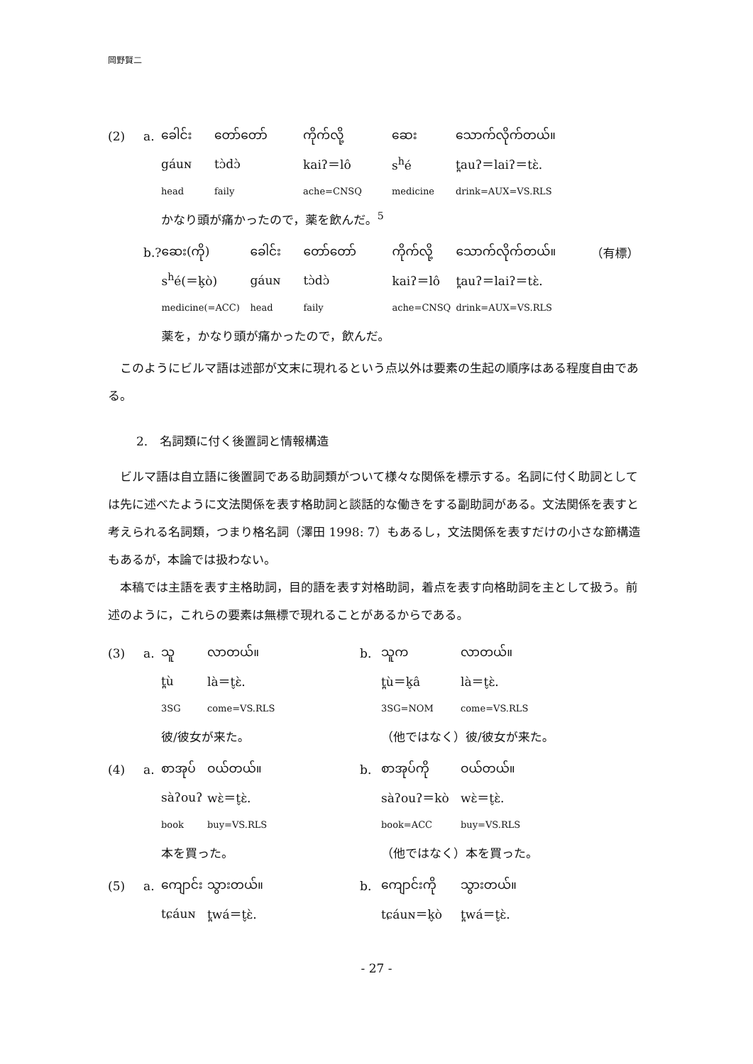岡野賢二
| (2) | a. | ခေါင်း | တော်တော် | ကိုက်လို့ | ဆေး | သောက်လိုက်တယ်။ |
| | | gáuɴ | tɔ̀dɔ̀ | kaiʔ＝lô | s<sup>h</sup>é | t̪auʔ＝laiʔ＝tɛ̀. |
| | | head | faily | ache=CNSQ | medicine | drink=AUX=VS.RLS |
| | | かなり頭が痛かったので，薬を飲んだ。<sup>5</sup> | | | | |
| | b.? | ဆေး(ကို) | ခေါင်း | တော်တော် | ကိုက်လို့ | သောက်လိုက်တယ်။ | （有標） |
| | | s<sup>h</sup>é(＝k̬ò) | gáuɴ | tɔ̀dɔ̀ | kaiʔ＝lô | t̪auʔ＝laiʔ＝tɛ̀. | |
| | | medicine(=ACC) | head | faily | ache=CNSQ | drink=AUX=VS.RLS | |
| | | 薬を，かなり頭が痛かったので，飲んだ。 | | | | | |
このようにビルマ語は述部が文末に現れるという点以外は要素の生起の順序はある程度自由である。
2.　名詞類に付く後置詞と情報構造
ビルマ語は自立語に後置詞である助詞類がついて様々な関係を標示する。名詞に付く助詞としては先に述べたように文法関係を表す格助詞と談話的な働きをする副助詞がある。文法関係を表すと考えられる名詞類，つまり格名詞（澤田 1998: 7）もあるし，文法関係を表すだけの小さな節構造もあるが，本論では扱わない。
本稿では主語を表す主格助詞，目的語を表す対格助詞，着点を表す向格助詞を主として扱う。前述のように，これらの要素は無標で現れることがあるからである。
| (3) | a. | သူ | လာတယ်။ |
| | | t̪ù | là＝t̬ɛ̀. |
| | | 3SG | come=VS.RLS |
| | | 彼/彼女が来た。 | |
| b. | သူက | လာတယ်။ |
| | t̪ù＝k̬â | là＝t̬ɛ̀. |
| | 3SG=NOM | come=VS.RLS |
| | （他ではなく）彼/彼女が来た。 | |
| (4) | a. | စာအုပ် | ဝယ်တယ်။ |
| | | sàʔouʔ | wɛ̀＝t̬ɛ̀. |
| | | book | buy=VS.RLS |
| | | 本を買った。 | |
| b. | စာအုပ်ကို | ဝယ်တယ်။ |
| | sàʔouʔ＝kò | wɛ̀＝t̬ɛ̀. |
| | book=ACC | buy=VS.RLS |
| | （他ではなく）本を買った。 | |
| (5) | a. | ကျောင်း | သွားတယ်။ |
| | | tɕáuɴ | t̪wá＝t̬ɛ̀. |
| b. | ကျောင်းကို | သွားတယ်။ |
| | tɕáuɴ＝k̬ò | t̪wá＝t̬ɛ̀. |
- 27 -